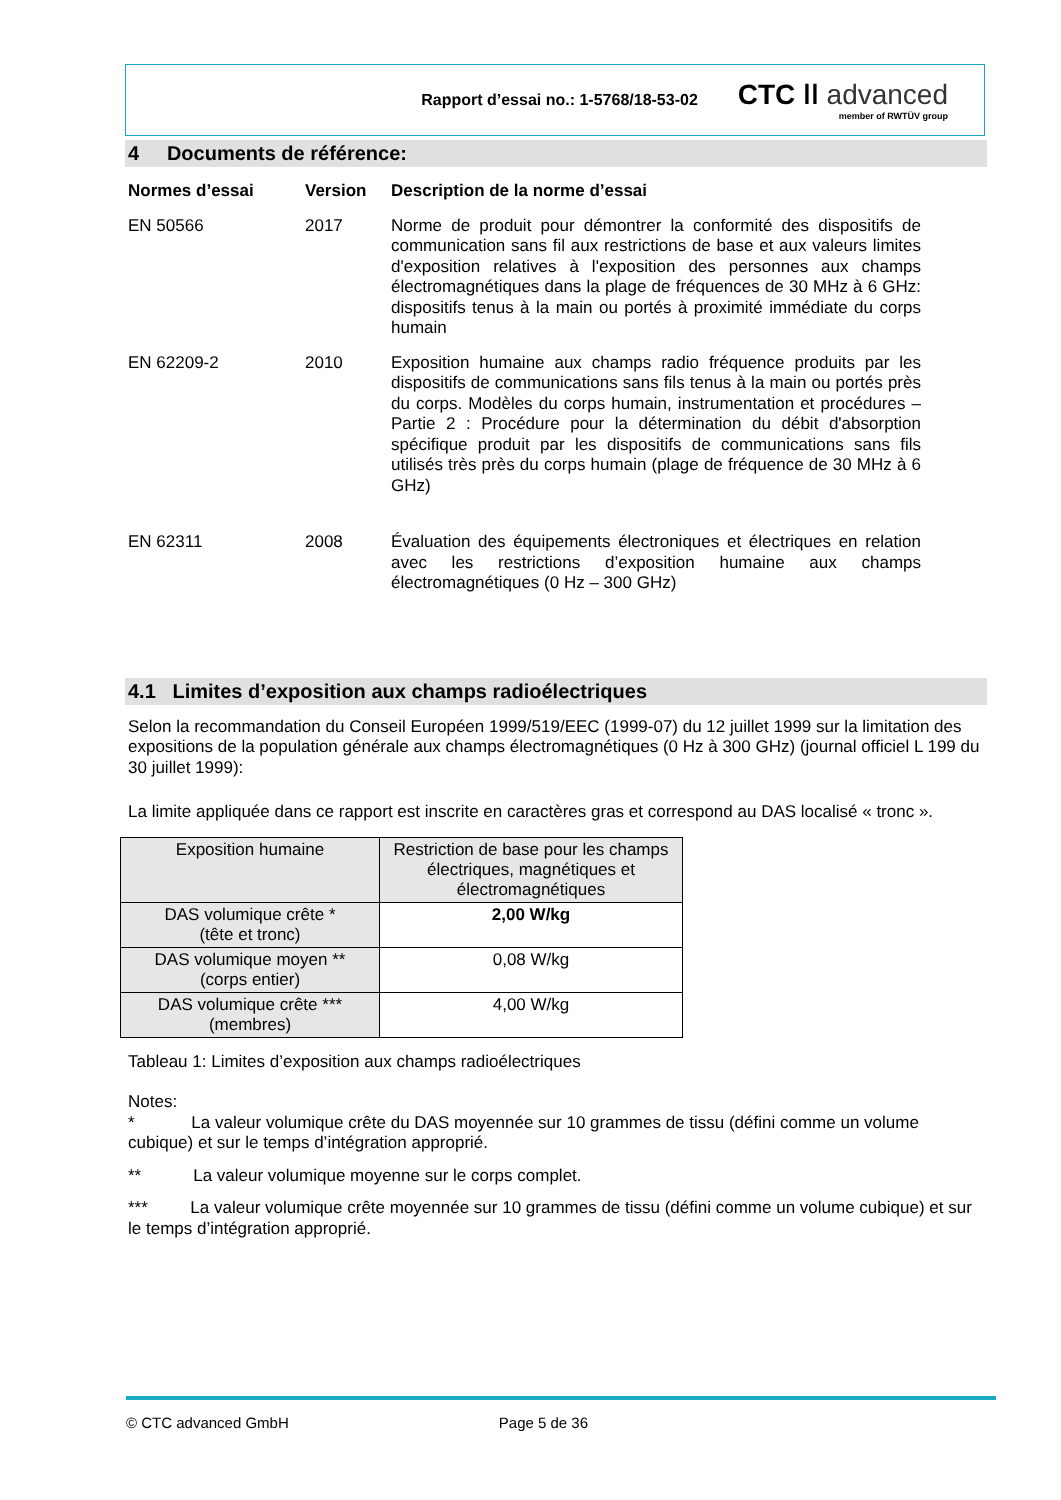Rapport d’essai no.: 1-5768/18-53-02
CTC ǀǀ advanced
member of RWTÜV group
4 Documents de référence:
Normes d’essai
Version
Description de la norme d’essai
EN 50566
2017
Norme de produit pour démontrer la conformité des dispositifs de communication sans fil aux restrictions de base et aux valeurs limites d'exposition relatives à l'exposition des personnes aux champs électromagnétiques dans la plage de fréquences de 30 MHz à 6 GHz: dispositifs tenus à la main ou portés à proximité immédiate du corps humain
EN 62209-2
2010
Exposition humaine aux champs radio fréquence produits par les dispositifs de communications sans fils tenus à la main ou portés près du corps. Modèles du corps humain, instrumentation et procédures – Partie 2 : Procédure pour la détermination du débit d'absorption spécifique produit par les dispositifs de communications sans fils utilisés très près du corps humain (plage de fréquence de 30 MHz à 6 GHz)
EN 62311
2008
Évaluation des équipements électroniques et électriques en relation avec les restrictions d’exposition humaine aux champs électromagnétiques (0 Hz – 300 GHz)
4.1 Limites d’exposition aux champs radioélectriques
Selon la recommandation du Conseil Européen 1999/519/EEC (1999-07) du 12 juillet 1999 sur la limitation des expositions de la population générale aux champs électromagnétiques (0 Hz à 300 GHz) (journal officiel L 199 du 30 juillet 1999):
La limite appliquée dans ce rapport est inscrite en caractères gras et correspond au DAS localisé « tronc ».
| Exposition humaine | Restriction de base pour les champs électriques, magnétiques et électromagnétiques |
| DAS volumique crête * (tête et tronc) | 2,00 W/kg |
| DAS volumique moyen ** (corps entier) | 0,08 W/kg |
| DAS volumique crête *** (membres) | 4,00 W/kg |
Tableau 1: Limites d’exposition aux champs radioélectriques
Notes:
* La valeur volumique crête du DAS moyennée sur 10 grammes de tissu (défini comme un volume cubique) et sur le temps d’intégration approprié.
** La valeur volumique moyenne sur le corps complet.
*** La valeur volumique crête moyennée sur 10 grammes de tissu (défini comme un volume cubique) et sur le temps d’intégration approprié.
© CTC advanced GmbH Page 5 de 36